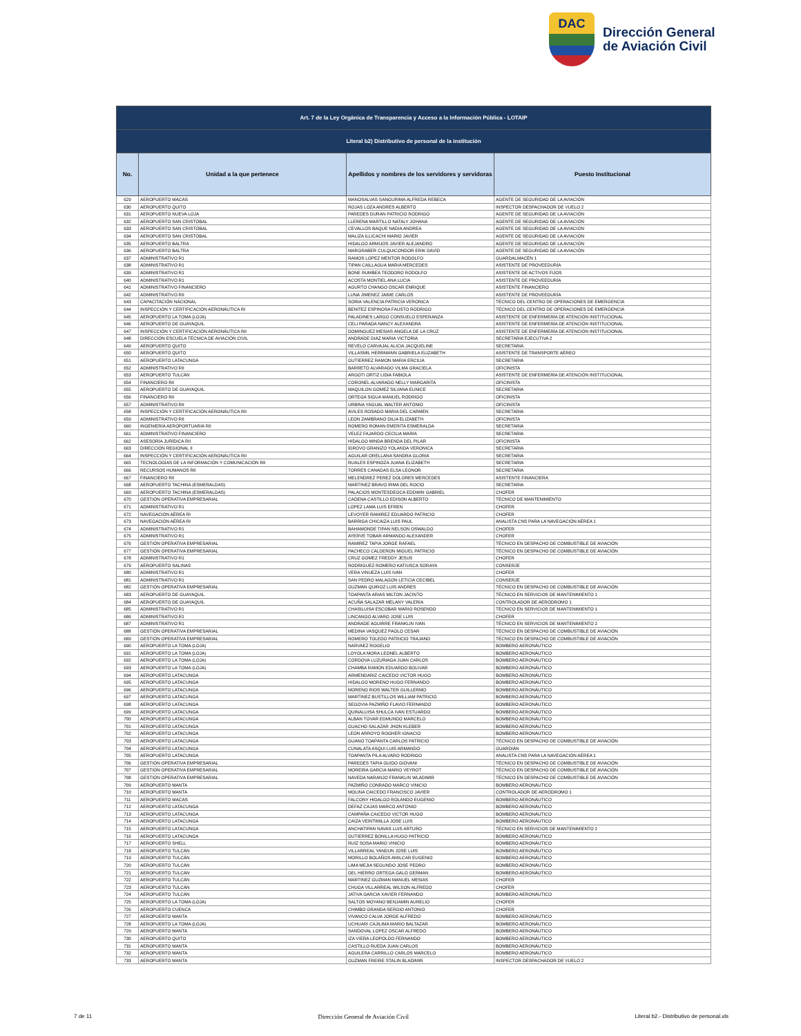DAC
Dirección General
de Aviación Civil
| Art. 7 de la Ley Orgánica de Transparencia y Acceso a la Información Pública - LOTAIP | | | |
| --- | --- | --- | --- |
| Literal b2) Distributivo de personal de la institución | | | |
| No. | Unidad a la que pertenece | Apellidos y nombres de los servidores y servidoras | Puesto Institucional |
| 629 | AEROPUERTO MACAS | MANOSALVAS SANGURIMA ALFREDA REBECA | AGENTE DE SEGURIDAD DE LA AVIACIÓN |
| 630 | AEROPUERTO QUITO | ROJAS LOZA ANDRES ALBERTO | INSPECTOR DESPACHADOR DE VUELO 2 |
| 631 | AEROPUERTO NUEVA LOJA | PAREDES DURAN PATRICIO RODRIGO | AGENTE DE SEGURIDAD DE LA AVIACIÓN |
| 632 | AEROPUERTO SAN CRISTÓBAL | LLERENA MARTILLO NATALY JOHANA | AGENTE DE SEGURIDAD DE LA AVIACIÓN |
| 633 | AEROPUERTO SAN CRISTÓBAL | CEVALLOS BAQUE NADIA ANDREA | AGENTE DE SEGURIDAD DE LA AVIACIÓN |
| 634 | AEROPUERTO SAN CRISTÓBAL | MALIZA ILLICACHI MARIO JAVIER | AGENTE DE SEGURIDAD DE LA AVIACIÓN |
| 635 | AEROPUERTO BALTRA | HIDALGO ARMIJOS JAVIER ALEJANDRO | AGENTE DE SEGURIDAD DE LA AVIACIÓN |
| 636 | AEROPUERTO BALTRA | MARGRABER CULQUICONDOR ERIK DAVID | AGENTE DE SEGURIDAD DE LA AVIACIÓN |
| 637 | ADMINISTRATIVO R1 | RAMOS LOPEZ MENTOR RODOLFO | GUARDALMACÉN 1 |
| 638 | ADMINISTRATIVO R1 | TIPAN CAILLAGUA MARIA MERCEDES | ASISTENTE DE PROVEEDURÍA |
| 639 | ADMINISTRATIVO R1 | BONE RUMBEA TEODORO RODOLFO | ASISTENTE DE ACTIVOS FIJOS |
| 640 | ADMINISTRATIVO R1 | ACOSTA MONTIEL ANA LUCIA | ASISTENTE DE PROVEEDURÍA |
| 641 | ADMINISTRATIVO FINANCIERO | AGURTO CHANGO OSCAR ENRIQUE | ASISTENTE FINANCIERO |
| 642 | ADMINISTRATIVO RII | LUNA JIMENEZ JAIME CARLOS | ASISTENTE DE PROVEEDURÍA |
| 643 | CAPACITACIÓN NACIONAL | SORIA VALENCIA PATRICIA VERONICA | TÉCNICO DEL CENTRO DE OPERACIONES DE EMERGENCIA |
| 644 | INSPECCIÓN Y CERTIFICACIÓN AERONÁUTICA RI | BENITEZ ESPINOSA FAUSTO RODRIGO | TÉCNICO DEL CENTRO DE OPERACIONES DE EMERGENCIA |
| 645 | AEROPUERTO LA TOMA (LOJA) | PALADINES LARGO CONSUELO ESPERANZA | ASISTENTE DE ENFERMERÍA DE ATENCIÓN INSTITUCIONAL |
| 646 | AEROPUERTO DE GUAYAQUIL | CELI PARADA NANCY ALEXANDRA | ASISTENTE DE ENFERMERÍA DE ATENCIÓN INSTITUCIONAL |
| 647 | INSPECCIÓN Y CERTIFICACIÓN AERONÁUTICA RII | DOMINGUEZ MESIAS ANGELA DE LA CRUZ | ASISTENTE DE ENFERMERÍA DE ATENCIÓN INSTITUCIONAL |
| 648 | DIRECCIÓN ESCUELA TÉCNICA DE AVIACIÓN CIVIL | ANDRADE DIAZ MARIA VICTORIA | SECRETARIA EJECUTIVA 2 |
| 649 | AEROPUERTO QUITO | REVELO CARVAJAL ALICIA JACQUELINE | SECRETARIA |
| 650 | AEROPUERTO QUITO | VILLASMIL HERRMANN GABRIELA ELIZABETH | ASISTENTE DE TRANSPORTE AÉREO |
| 651 | AEROPUERTO LATACUNGA | GUTIERREZ RAMON MARIA ERCILIA | SECRETARIA |
| 652 | ADMINISTRATIVO RII | BARRETO ALVARADO VILMA GRACIELA | OFICINISTA |
| 653 | AEROPUERTO TULCÁN | ARGOTI ORTIZ LIDIA FABIOLA | ASISTENTE DE ENFERMERÍA DE ATENCIÓN INSTITUCIONAL |
| 654 | FINANCIERO RII | CORONEL ALVARADO NELLY MARGARITA | OFICINISTA |
| 655 | AEROPUERTO DE GUAYAQUIL | MAQUILON GOMEZ SILVANA EUNICE | SECRETARIA |
| 656 | FINANCIERO RII | ORTEGA SIGUA MANUEL RODRIGO | OFICINISTA |
| 657 | ADMINISTRATIVO RII | URBINA YAGUAL WALTER ANTONIO | OFICINISTA |
| 658 | INSPECCIÓN Y CERTIFICACIÓN AERONÁUTICA RII | AVILES ROSADO MARIA DEL CARMEN | SECRETARIA |
| 659 | ADMINISTRATIVO RII | LEON ZAMBRANO DILIA ELIZABETH | OFICINISTA |
| 660 | INGENIERÍA AEROPORTUARIA RII | ROMERO ROMAN EMERITA ESMERALDA | SECRETARIA |
| 661 | ADMINISTRATIVO FINANCIERO | VELEZ FAJARDO CECILIA MARIA | SECRETARIA |
| 662 | ASESORÍA JURÍDICA RII | HIDALGO MINDA BRENDA DEL PILAR | OFICINISTA |
| 663 | DIRECCIÓN REGIONAL II | IDROVO GRANIZO YOLANDA VERONICA | SECRETARIA |
| 664 | INSPECCIÓN Y CERTIFICACIÓN AERONÁUTICA RII | AGUILAR ORELLANA SANDRA GLORIA | SECRETARIA |
| 665 | TECNOLOGÍAS DE LA INFORMACIÓN Y COMUNICACIÓN RII | RUALES ESPINOZA JUANA ELIZABETH | SECRETARIA |
| 666 | RECURSOS HUMANOS RII | TORRES CANADAS ELSA LEONOR | SECRETARIA |
| 667 | FINANCIERO RII | MELENDREZ PEREZ DOLORES MERCEDES | ASISTENTE FINANCIERA |
| 668 | AEROPUERTO TACHINA (ESMERALDAS) | MARTINEZ BRAVO IRMA DEL ROCIO | SECRETARIA |
| 669 | AEROPUERTO TACHINA (ESMERALDAS) | PALACIOS MONTESDEOCA EDDWIN GABRIEL | CHOFER |
| 670 | GESTIÓN OPERATIVA EMPRESARIAL | CADENA CASTILLO EDISON ALBERTO | TÉCNICO DE MANTENIMIENTO |
| 671 | ADMINISTRATIVO R1 | LOPEZ LAMA LUIS EFREN | CHOFER |
| 672 | NAVEGACIÓN AÉREA RI | LEVOYER RAMIREZ EDUARDO PATRICIO | CHOFER |
| 673 | NAVEGACIÓN AÉREA RI | BARRIGA CHICAIZA LUIS PAUL | ANALISTA CNS PARA LA NAVEGACIÓN AÉREA 1 |
| 674 | ADMINISTRATIVO R1 | BAHAMONDE TIPAN NELSON OSWALDO | CHOFER |
| 675 | ADMINISTRATIVO R1 | AYERVE TOBAR ARMANDO ALEXANDER | CHOFER |
| 676 | GESTIÓN OPERATIVA EMPRESARIAL | RAMIREZ TAPIA JORGE RAFAEL | TÉCNICO EN DESPACHO DE COMBUSTIBLE DE AVIACIÓN |
| 677 | GESTIÓN OPERATIVA EMPRESARIAL | PACHECO CALDERON MIGUEL PATRICIO | TÉCNICO EN DESPACHO DE COMBUSTIBLE DE AVIACIÓN |
| 678 | ADMINISTRATIVO R1 | CRUZ GOMEZ FREDDY JESUS | CHOFER |
| 679 | AEROPUERTO SALINAS | RODRIGUEZ ROMERO KATIUSCA SORAYA | CONSERJE |
| 680 | ADMINISTRATIVO R1 | VERA VINUEZA LUIS IVAN | CHOFER |
| 681 | ADMINISTRATIVO R1 | SAN PEDRO MALAGON LETICIA CECIBEL | CONSERJE |
| 682 | GESTIÓN OPERATIVA EMPRESARIAL | GUZMAN QUIROZ LUIS ANDRES | TÉCNICO EN DESPACHO DE COMBUSTIBLE DE AVIACIÓN |
| 683 | AEROPUERTO DE GUAYAQUIL | TOAPANTA ARIAS MILTON JACINTO | TÉCNICO EN SERVICIOS DE MANTENIMIENTO 1 |
| 684 | AEROPUERTO DE GUAYAQUIL | ACUÑA SALAZAR MELANY VALERIA | CONTROLADOR DE AERÓDROMO 1 |
| 685 | ADMINISTRATIVO R1 | CHASILUISA ESCOBAR MARIO ROSENDO | TÉCNICO EN SERVICIOS DE MANTENIMIENTO 1 |
| 686 | ADMINISTRATIVO R1 | LINCANGO ALVARO JOSE LUIS | CHOFER |
| 687 | ADMINISTRATIVO R1 | ANDRADE AGUIRRE FRANKLIN IVAN | TÉCNICO EN SERVICIOS DE MANTENIMIENTO 2 |
| 688 | GESTIÓN OPERATIVA EMPRESARIAL | MEDINA VASQUEZ PAOLO CESAR | TÉCNICO EN DESPACHO DE COMBUSTIBLE DE AVIACIÓN |
| 689 | GESTIÓN OPERATIVA EMPRESARIAL | ROMERO TOLEDO PATRICIO TRAJANO | TÉCNICO EN DESPACHO DE COMBUSTIBLE DE AVIACIÓN |
| 690 | AEROPUERTO LA TOMA (LOJA) | NARVAEZ ROGELIO | BOMBERO AERONÁUTICO |
| 691 | AEROPUERTO LA TOMA (LOJA) | LOYOLA MORA LEONEL ALBERTO | BOMBERO AERONÁUTICO |
| 692 | AEROPUERTO LA TOMA (LOJA) | CORDOVA LUZURIAGA JUAN CARLOS | BOMBERO AERONÁUTICO |
| 693 | AEROPUERTO LA TOMA (LOJA) | CHAMBA RAMON EDUARDO BOLIVAR | BOMBERO AERONÁUTICO |
| 694 | AEROPUERTO LATACUNGA | ARMENDARIZ CAICEDO VICTOR HUGO | BOMBERO AERONÁUTICO |
| 695 | AEROPUERTO LATACUNGA | HIDALGO MORENO HUGO FERNANDO | BOMBERO AERONÁUTICO |
| 696 | AEROPUERTO LATACUNGA | MORENO RIOS WALTER GUILLERMO | BOMBERO AERONÁUTICO |
| 697 | AEROPUERTO LATACUNGA | MARTINEZ BUSTILLOS WILLIAM PATRICIO | BOMBERO AERONÁUTICO |
| 698 | AEROPUERTO LATACUNGA | SEGOVIA PAZMIÑO FLAVIO FERNANDO | BOMBERO AERONÁUTICO |
| 699 | AEROPUERTO LATACUNGA | QUINALUISA SHULCA IVAN ESTUARDO | BOMBERO AERONÁUTICO |
| 700 | AEROPUERTO LATACUNGA | ALBAN TOVAR EDMUNDO MARCELO | BOMBERO AERONÁUTICO |
| 701 | AEROPUERTO LATACUNGA | GUACHO SALAZAR JHON KLEBER | BOMBERO AERONÁUTICO |
| 702 | AEROPUERTO LATACUNGA | LEON ARROYO ROGHER IGNACIO | BOMBERO AERONÁUTICO |
| 703 | AEROPUERTO LATACUNGA | GUANO TOAPANTA CARLOS PATRICIO | TÉCNICO EN DESPACHO DE COMBUSTIBLE DE AVIACIÓN |
| 704 | AEROPUERTO LATACUNGA | CUNALATA ASQUI LUIS ARMANDO | GUARDIÁN |
| 705 | AEROPUERTO LATACUNGA | TOAPANTA PILA ALVARO RODRIGO | ANALISTA CNS PARA LA NAVEGACIÓN AÉREA 1 |
| 706 | GESTIÓN OPERATIVA EMPRESARIAL | PAREDES TAPIA GUIDO GIOVANI | TÉCNICO EN DESPACHO DE COMBUSTIBLE DE AVIACIÓN |
| 707 | GESTIÓN OPERATIVA EMPRESARIAL | MOREIRA GARCIA MARIO VEYROT | TÉCNICO EN DESPACHO DE COMBUSTIBLE DE AVIACIÓN |
| 708 | GESTIÓN OPERATIVA EMPRESARIAL | NAVEDA NARANJO FRANKLIN WLADIMIR | TÉCNICO EN DESPACHO DE COMBUSTIBLE DE AVIACIÓN |
| 709 | AEROPUERTO MANTA | PAZMIÑO CONRADO MARCO VINICIO | BOMBERO AERONÁUTICO |
| 710 | AEROPUERTO MANTA | MOLINA CAICEDO FRANCISCO JAVIER | CONTROLADOR DE AERÓDROMO 1 |
| 711 | AEROPUERTO MACAS | FALCONY HIDALGO ROLANDO EUGENIO | BOMBERO AERONÁUTICO |
| 712 | AEROPUERTO LATACUNGA | DEFAZ CAJAS MARCO ANTONIO | BOMBERO AERONÁUTICO |
| 713 | AEROPUERTO LATACUNGA | CAMPAÑA CAICEDO VICTOR HUGO | BOMBERO AERONÁUTICO |
| 714 | AEROPUERTO LATACUNGA | CAIZA VEINTIMILLA JOSE LUIS | BOMBERO AERONÁUTICO |
| 715 | AEROPUERTO LATACUNGA | ANCHATIPAN NAVAS LUIS ARTURO | TÉCNICO EN SERVICIOS DE MANTENIMIENTO 2 |
| 716 | AEROPUERTO LATACUNGA | GUTIERREZ BONILLA HUGO PATRICIO | BOMBERO AERONÁUTICO |
| 717 | AEROPUERTO SHELL | RUIZ SOSA MARIO VINICIO | BOMBERO AERONÁUTICO |
| 718 | AEROPUERTO TULCÁN | VILLARREAL YANDUN JOSE LUIS | BOMBERO AERONÁUTICO |
| 719 | AEROPUERTO TULCÁN | MORILLO BOLAÑOS AMILCAR EUGENIO | BOMBERO AERONÁUTICO |
| 720 | AEROPUERTO TULCÁN | LIMA MEJIA SEGUNDO JOSE PEDRO | BOMBERO AERONÁUTICO |
| 721 | AEROPUERTO TULCÁN | DEL HIERRO ORTEGA GALO GERMAN | BOMBERO AERONÁUTICO |
| 722 | AEROPUERTO TULCÁN | MARTINEZ GUZMAN MANUEL MESIAS | CHOFER |
| 723 | AEROPUERTO TULCÁN | CHUGA VILLARREAL WILSON ALFREDO | CHOFER |
| 724 | AEROPUERTO TULCÁN | JATIVA GARCIA XAVIER FERNANDO | BOMBERO AERONÁUTICO |
| 725 | AEROPUERTO LA TOMA (LOJA) | SALTOS MOYANO BENJAMIN AURELIO | CHOFER |
| 726 | AEROPUERTO CUENCA | CHIMBO GRANDA SERGIO ANTONIO | CHOFER |
| 727 | AEROPUERTO MANTA | VIVANCO CALVA JORGE ALFREDO | BOMBERO AERONÁUTICO |
| 728 | AEROPUERTO LA TOMA (LOJA) | UCHUARI CAJILIMA MARIO BALTAZAR | BOMBERO AERONÁUTICO |
| 729 | AEROPUERTO MANTA | SANDOVAL LOPEZ OSCAR ALFREDO | BOMBERO AERONÁUTICO |
| 730 | AEROPUERTO QUITO | IZA VIERA LEOPOLDO FERNANDO | BOMBERO AERONÁUTICO |
| 731 | AEROPUERTO MANTA | CASTILLO RUEDA JUAN CARLOS | BOMBERO AERONÁUTICO |
| 732 | AEROPUERTO MANTA | AGUILERA CARRILLO CARLOS MARCELO | BOMBERO AERONÁUTICO |
| 733 | AEROPUERTO MANTA | GUZMAN FREIRE STALIN BLADIMIR | INSPECTOR DESPACHADOR DE VUELO 2 |
7 de 11 Dirección General de Aviación Civil Literal b2.- Distributivo de personal.xls